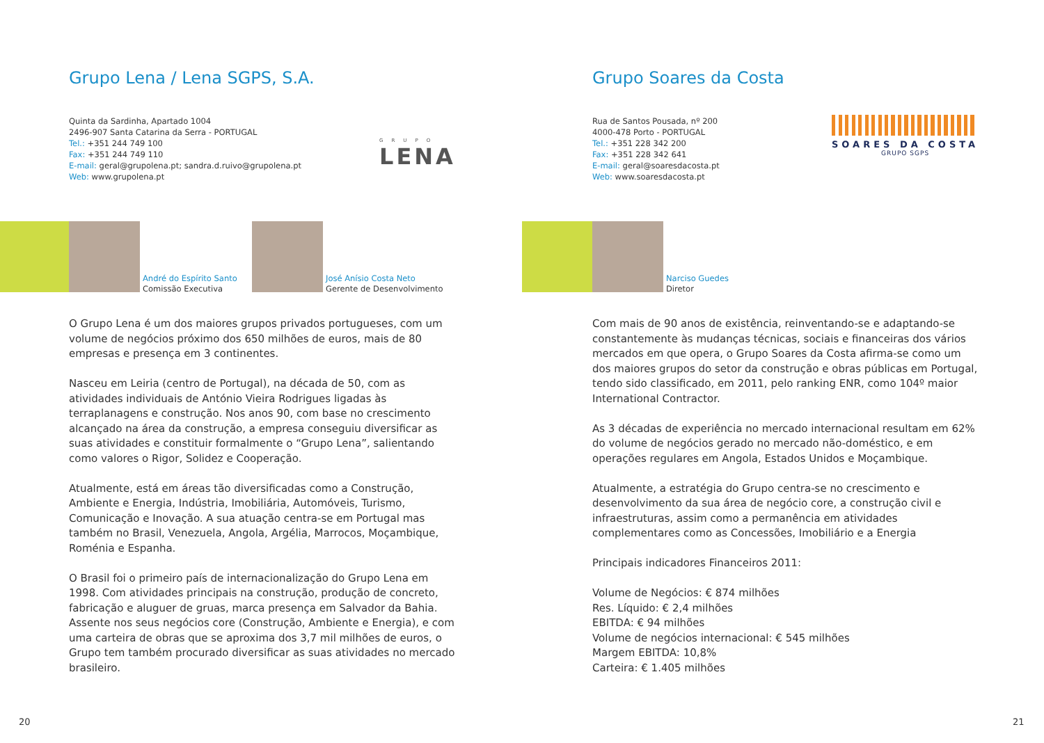Grupo Lena / Lena SGPS, S.A.
Quinta da Sardinha, Apartado 1004
2496-907 Santa Catarina da Serra - PORTUGAL
Tel.: +351 244 749 100
Fax: +351 244 749 110
E-mail: geral@grupolena.pt; sandra.d.ruivo@grupolena.pt
Web: www.grupolena.pt
GRUPO
LENA
André do Espírito Santo
Comissão Executiva
José Anísio Costa Neto
Gerente de Desenvolvimento
O Grupo Lena é um dos maiores grupos privados portugueses, com um volume de negócios próximo dos 650 milhões de euros, mais de 80 empresas e presença em 3 continentes.
Nasceu em Leiria (centro de Portugal), na década de 50, com as atividades individuais de António Vieira Rodrigues ligadas às terraplanagens e construção. Nos anos 90, com base no crescimento alcançado na área da construção, a empresa conseguiu diversificar as suas atividades e constituir formalmente o “Grupo Lena”, salientando como valores o Rigor, Solidez e Cooperação.
Atualmente, está em áreas tão diversificadas como a Construção, Ambiente e Energia, Indústria, Imobiliária, Automóveis, Turismo, Comunicação e Inovação. A sua atuação centra-se em Portugal mas também no Brasil, Venezuela, Angola, Argélia, Marrocos, Moçambique, Roménia e Espanha.
O Brasil foi o primeiro país de internacionalização do Grupo Lena em 1998. Com atividades principais na construção, produção de concreto, fabricação e aluguer de gruas, marca presença em Salvador da Bahia. Assente nos seus negócios core (Construção, Ambiente e Energia), e com uma carteira de obras que se aproxima dos 3,7 mil milhões de euros, o Grupo tem também procurado diversificar as suas atividades no mercado brasileiro.
20
Grupo Soares da Costa
Rua de Santos Pousada, nº 200
4000-478 Porto - PORTUGAL
Tel.: +351 228 342 200
Fax: +351 228 342 641
E-mail: geral@soaresdacosta.pt
Web: www.soaresdacosta.pt
SOARES DA COSTA
GRUPO SGPS
Narciso Guedes
Diretor
Com mais de 90 anos de existência, reinventando-se e adaptando-se constantemente às mudanças técnicas, sociais e financeiras dos vários mercados em que opera, o Grupo Soares da Costa afirma-se como um dos maiores grupos do setor da construção e obras públicas em Portugal, tendo sido classificado, em 2011, pelo ranking ENR, como 104º maior International Contractor.
As 3 décadas de experiência no mercado internacional resultam em 62% do volume de negócios gerado no mercado não-doméstico, e em operações regulares em Angola, Estados Unidos e Moçambique.
Atualmente, a estratégia do Grupo centra-se no crescimento e desenvolvimento da sua área de negócio core, a construção civil e infraestruturas, assim como a permanência em atividades complementares como as Concessões, Imobiliário e a Energia
Principais indicadores Financeiros 2011:
Volume de Negócios: € 874 milhões
Res. Líquido: € 2,4 milhões
EBITDA: € 94 milhões
Volume de negócios internacional: € 545 milhões
Margem EBITDA: 10,8%
Carteira: € 1.405 milhões
21